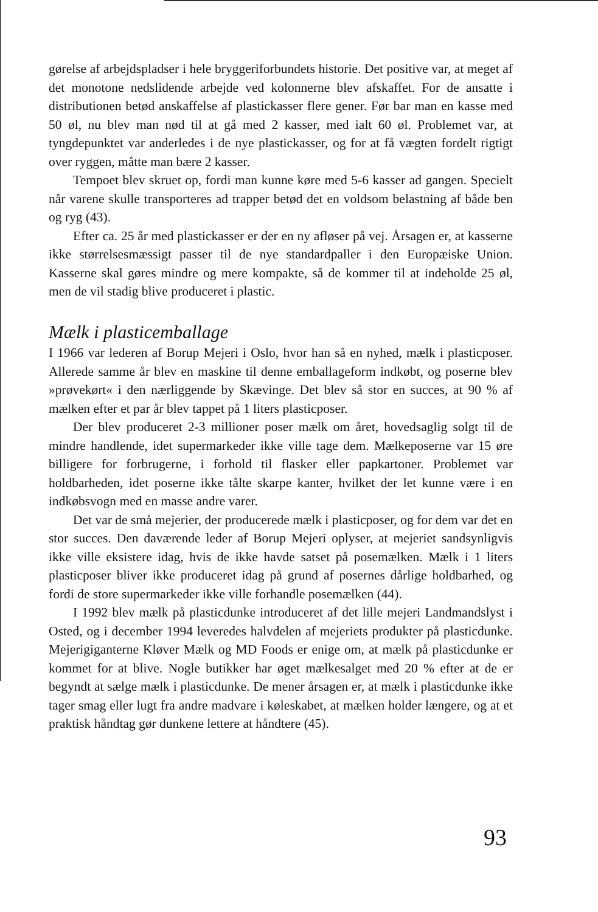gørelse af arbejdspladser i hele bryggeriforbundets historie. Det positive var, at meget af det monotone nedslidende arbejde ved kolonnerne blev afskaffet. For de ansatte i distributionen betød anskaffelse af plastickasser flere gener. Før bar man en kasse med 50 øl, nu blev man nød til at gå med 2 kasser, med ialt 60 øl. Problemet var, at tyngdepunktet var anderledes i de nye plastickasser, og for at få vægten fordelt rigtigt over ryggen, måtte man bære 2 kasser.
Tempoet blev skruet op, fordi man kunne køre med 5-6 kasser ad gangen. Specielt når varene skulle transporteres ad trapper betød det en voldsom belastning af både ben og ryg (43).
Efter ca. 25 år med plastickasser er der en ny afløser på vej. Årsagen er, at kasserne ikke størrelsesmæssigt passer til de nye standardpaller i den Europæiske Union. Kasserne skal gøres mindre og mere kompakte, så de kommer til at indeholde 25 øl, men de vil stadig blive produceret i plastic.
Mælk i plasticemballage
I 1966 var lederen af Borup Mejeri i Oslo, hvor han så en nyhed, mælk i plasticposer. Allerede samme år blev en maskine til denne emballageform indkøbt, og poserne blev »prøvekørt« i den nærliggende by Skævinge. Det blev så stor en succes, at 90 % af mælken efter et par år blev tappet på 1 liters plasticposer.
Der blev produceret 2-3 millioner poser mælk om året, hovedsaglig solgt til de mindre handlende, idet supermarkeder ikke ville tage dem. Mælkeposerne var 15 øre billigere for forbrugerne, i forhold til flasker eller papkartoner. Problemet var holdbarheden, idet poserne ikke tålte skarpe kanter, hvilket der let kunne være i en indkøbsvogn med en masse andre varer.
Det var de små mejerier, der producerede mælk i plasticposer, og for dem var det en stor succes. Den daværende leder af Borup Mejeri oplyser, at mejeriet sandsynligvis ikke ville eksistere idag, hvis de ikke havde satset på posemælken. Mælk i 1 liters plasticposer bliver ikke produceret idag på grund af posernes dårlige holdbarhed, og fordi de store supermarkeder ikke ville forhandle posemælken (44).
I 1992 blev mælk på plasticdunke introduceret af det lille mejeri Landmandslyst i Osted, og i december 1994 leveredes halvdelen af mejeriets produkter på plasticdunke. Mejerigiganterne Kløver Mælk og MD Foods er enige om, at mælk på plasticdunke er kommet for at blive. Nogle butikker har øget mælkesalget med 20 % efter at de er begyndt at sælge mælk i plasticdunke. De mener årsagen er, at mælk i plasticdunke ikke tager smag eller lugt fra andre madvare i køleskabet, at mælken holder længere, og at et praktisk håndtag gør dunkene lettere at håndtere (45).
93